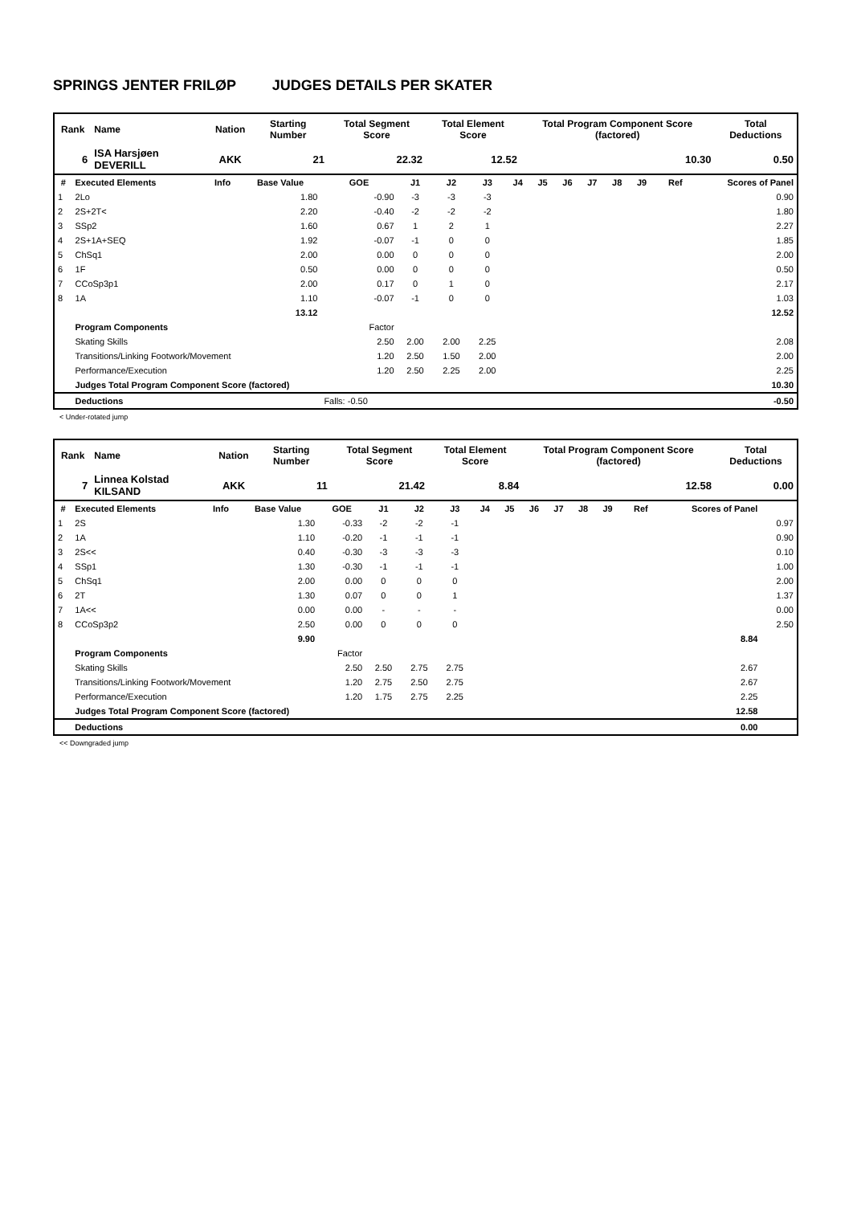SPRINGS JENTER FRILØP JUDGES DETAILS PER SKATER
| Rank | Name | Nation | Starting Number | Total Segment Score | Total Element Score | Total Program Component Score (factored) | Total Deductions |
| 6 | ISA Harsjøen DEVERILL | AKK | 21 | 22.32 | 12.52 | 10.30 | 0.50 |
| # | Executed Elements | Info | Base Value | GOE | J1 | J2 | J3 | J4 | J5 | J6 | J7 | J8 | J9 | Ref | Scores of Panel |
| --- | --- | --- | --- | --- | --- | --- | --- | --- | --- | --- | --- | --- | --- | --- | --- |
| 1 | 2Lo | | 1.80 | -0.90 | -3 | -3 | -3 | | | | | | | | 0.90 |
| 2 | 2S+2T< | | 2.20 | -0.40 | -2 | -2 | -2 | | | | | | | | 1.80 |
| 3 | SSp2 | | 1.60 | 0.67 | 1 | 2 | 1 | | | | | | | | 2.27 |
| 4 | 2S+1A+SEQ | | 1.92 | -0.07 | -1 | 0 | 0 | | | | | | | | 1.85 |
| 5 | ChSq1 | | 2.00 | 0.00 | 0 | 0 | 0 | | | | | | | | 2.00 |
| 6 | 1F | | 0.50 | 0.00 | 0 | 0 | 0 | | | | | | | | 0.50 |
| 7 | CCoSp3p1 | | 2.00 | 0.17 | 0 | 1 | 0 | | | | | | | | 2.17 |
| 8 | 1A | | 1.10 | -0.07 | -1 | 0 | 0 | | | | | | | | 1.03 |
| | | | 13.12 | | | | | | | | | | | | 12.52 |
| | Program Components | | | Factor | | | | | | | | | | | |
| | Skating Skills | | | 2.50 | 2.00 | 2.00 | 2.25 | | | | | | | | 2.08 |
| | Transitions/Linking Footwork/Movement | | | 1.20 | 2.50 | 1.50 | 2.00 | | | | | | | | 2.00 |
| | Performance/Execution | | | 1.20 | 2.50 | 2.25 | 2.00 | | | | | | | | 2.25 |
| | Judges Total Program Component Score (factored) | | | | | | | | | | | | | | 10.30 |
| | Deductions | | | Falls: -0.50 | | | | | | | | | | | -0.50 |
< Under-rotated jump
| Rank | Name | Nation | Starting Number | Total Segment Score | Total Element Score | Total Program Component Score (factored) | Total Deductions |
| 7 | Linnea Kolstad KILSAND | AKK | 11 | 21.42 | 8.84 | 12.58 | 0.00 |
| # | Executed Elements | Info | Base Value | GOE | J1 | J2 | J3 | J4 | J5 | J6 | J7 | J8 | J9 | Ref | Scores of Panel | |
| --- | --- | --- | --- | --- | --- | --- | --- | --- | --- | --- | --- | --- | --- | --- | --- | --- |
| 1 | 2S | | 1.30 | -0.33 | -2 | -2 | -1 | | | | | | | | | 0.97 |
| 2 | 1A | | 1.10 | -0.20 | -1 | -1 | -1 | | | | | | | | | 0.90 |
| 3 | 2S<< | | 0.40 | -0.30 | -3 | -3 | -3 | | | | | | | | | 0.10 |
| 4 | SSp1 | | 1.30 | -0.30 | -1 | -1 | -1 | | | | | | | | | 1.00 |
| 5 | ChSq1 | | 2.00 | 0.00 | 0 | 0 | 0 | | | | | | | | | 2.00 |
| 6 | 2T | | 1.30 | 0.07 | 0 | 0 | 1 | | | | | | | | | 1.37 |
| 7 | 1A<< | | 0.00 | 0.00 | - | - | - | | | | | | | | | 0.00 |
| 8 | CCoSp3p2 | | 2.50 | 0.00 | 0 | 0 | 0 | | | | | | | | | 2.50 |
| | | | 9.90 | | | | | | | | | | | | 8.84 | |
| | Program Components | | | Factor | | | | | | | | | | | | |
| | Skating Skills | | | 2.50 | 2.50 | 2.75 | 2.75 | | | | | | | | 2.67 | |
| | Transitions/Linking Footwork/Movement | | | 1.20 | 2.75 | 2.50 | 2.75 | | | | | | | | 2.67 | |
| | Performance/Execution | | | 1.20 | 1.75 | 2.75 | 2.25 | | | | | | | | 2.25 | |
| | Judges Total Program Component Score (factored) | | | | | | | | | | | | | | 12.58 | |
| | Deductions | | | | | | | | | | | | | | 0.00 | |
<< Downgraded jump